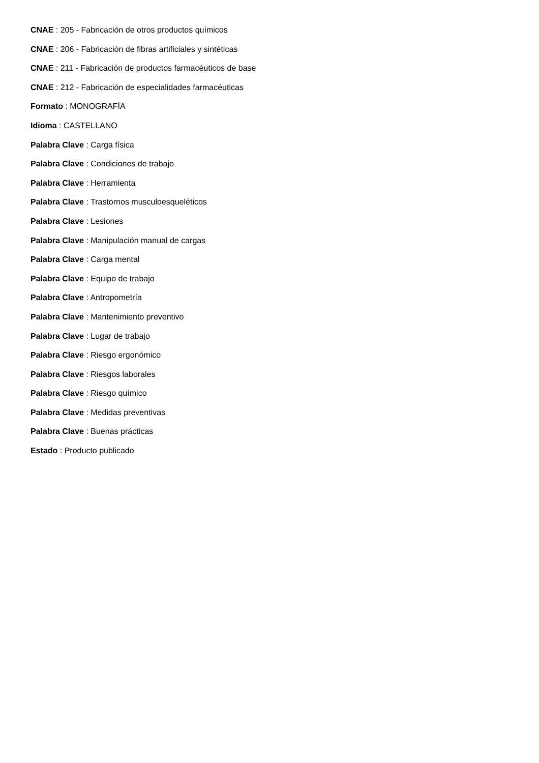CNAE : 205 - Fabricación de otros productos químicos
CNAE : 206 - Fabricación de fibras artificiales y sintéticas
CNAE : 211 - Fabricación de productos farmacéuticos de base
CNAE : 212 - Fabricación de especialidades farmacéuticas
Formato : MONOGRAFÍA
Idioma : CASTELLANO
Palabra Clave : Carga física
Palabra Clave : Condiciones de trabajo
Palabra Clave : Herramienta
Palabra Clave : Trastornos musculoesqueléticos
Palabra Clave : Lesiones
Palabra Clave : Manipulación manual de cargas
Palabra Clave : Carga mental
Palabra Clave : Equipo de trabajo
Palabra Clave : Antropometría
Palabra Clave : Mantenimiento preventivo
Palabra Clave : Lugar de trabajo
Palabra Clave : Riesgo ergonómico
Palabra Clave : Riesgos laborales
Palabra Clave : Riesgo químico
Palabra Clave : Medidas preventivas
Palabra Clave : Buenas prácticas
Estado : Producto publicado